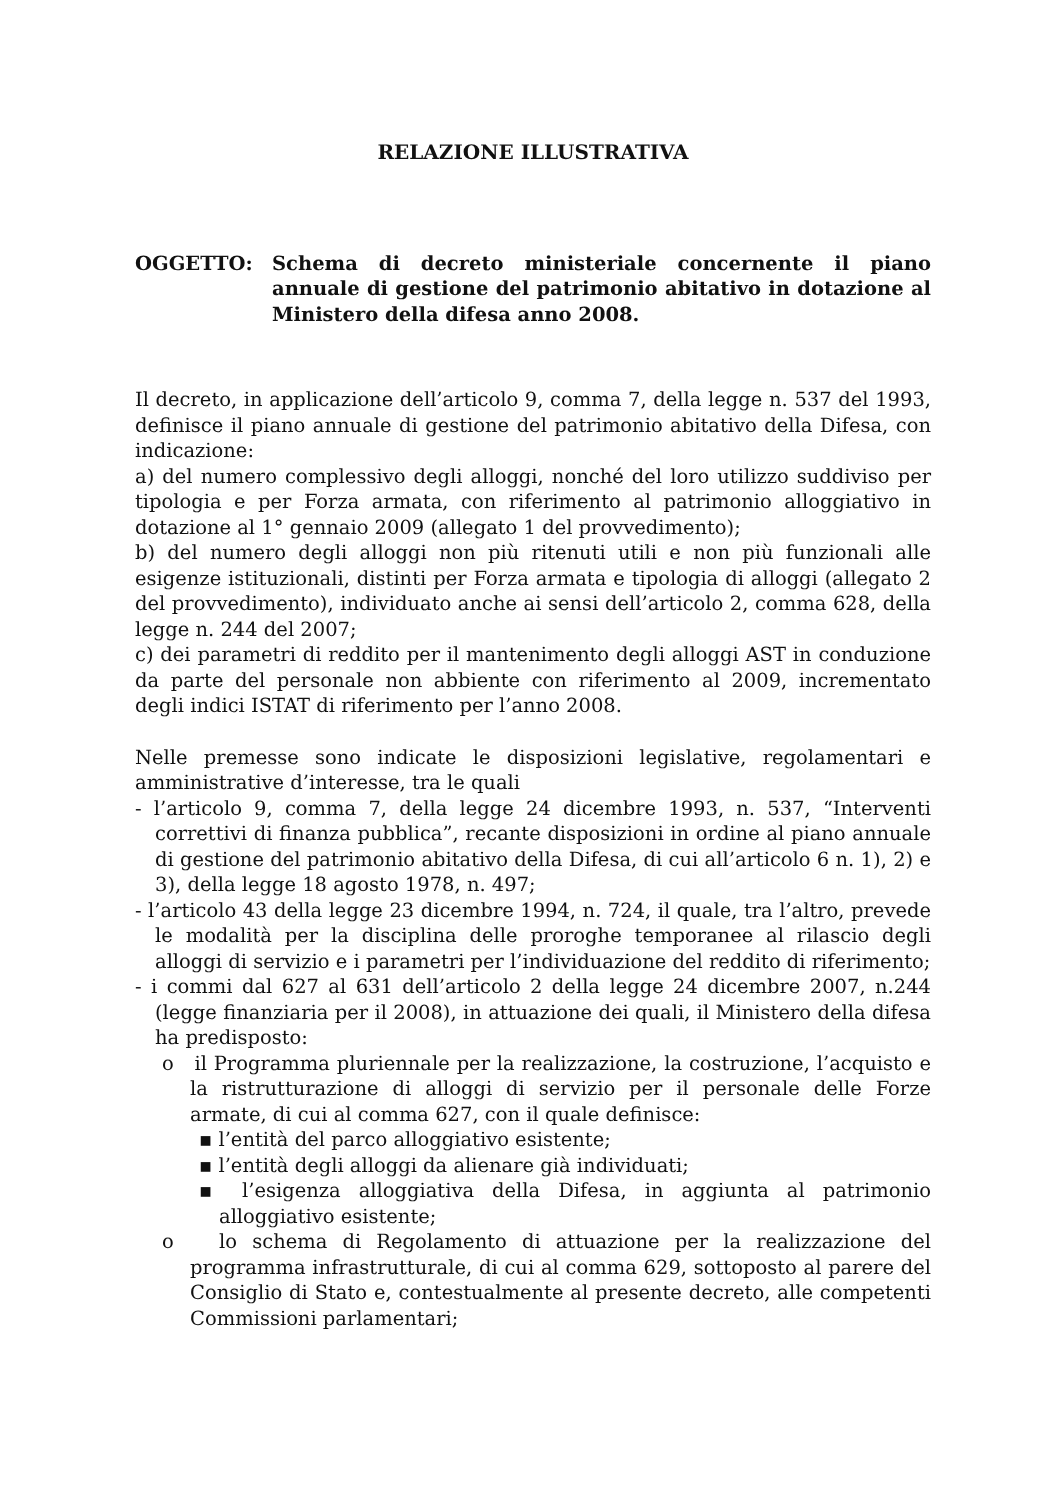RELAZIONE ILLUSTRATIVA
OGGETTO: Schema di decreto ministeriale concernente il piano annuale di gestione del patrimonio abitativo in dotazione al Ministero della difesa anno 2008.
Il decreto, in applicazione dell’articolo 9, comma 7, della legge n. 537 del 1993, definisce il piano annuale di gestione del patrimonio abitativo della Difesa, con indicazione:
a) del numero complessivo degli alloggi, nonché del loro utilizzo suddiviso per tipologia e per Forza armata, con riferimento al patrimonio alloggiativo in dotazione al 1° gennaio 2009 (allegato 1 del provvedimento);
b) del numero degli alloggi non più ritenuti utili e non più funzionali alle esigenze istituzionali, distinti per Forza armata e tipologia di alloggi (allegato 2 del provvedimento), individuato anche ai sensi dell’articolo 2, comma 628, della legge n. 244 del 2007;
c) dei parametri di reddito per il mantenimento degli alloggi AST in conduzione da parte del personale non abbiente con riferimento al 2009, incrementato degli indici ISTAT di riferimento per l’anno 2008.
Nelle premesse sono indicate le disposizioni legislative, regolamentari e amministrative d’interesse, tra le quali
- l’articolo 9, comma 7, della legge 24 dicembre 1993, n. 537, “Interventi correttivi di finanza pubblica”, recante disposizioni in ordine al piano annuale di gestione del patrimonio abitativo della Difesa, di cui all’articolo 6 n. 1), 2) e 3), della legge 18 agosto 1978, n. 497;
- l’articolo 43 della legge 23 dicembre 1994, n. 724, il quale, tra l’altro, prevede le modalità per la disciplina delle proroghe temporanee al rilascio degli alloggi di servizio e i parametri per l’individuazione del reddito di riferimento;
- i commi dal 627 al 631 dell’articolo 2 della legge 24 dicembre 2007, n.244 (legge finanziaria per il 2008), in attuazione dei quali, il Ministero della difesa ha predisposto:
o il Programma pluriennale per la realizzazione, la costruzione, l’acquisto e la ristrutturazione di alloggi di servizio per il personale delle Forze armate, di cui al comma 627, con il quale definisce:
▪ l’entità del parco alloggiativo esistente;
▪ l’entità degli alloggi da alienare già individuati;
▪ l’esigenza alloggiativa della Difesa, in aggiunta al patrimonio alloggiativo esistente;
o lo schema di Regolamento di attuazione per la realizzazione del programma infrastrutturale, di cui al comma 629, sottoposto al parere del Consiglio di Stato e, contestualmente al presente decreto, alle competenti Commissioni parlamentari;